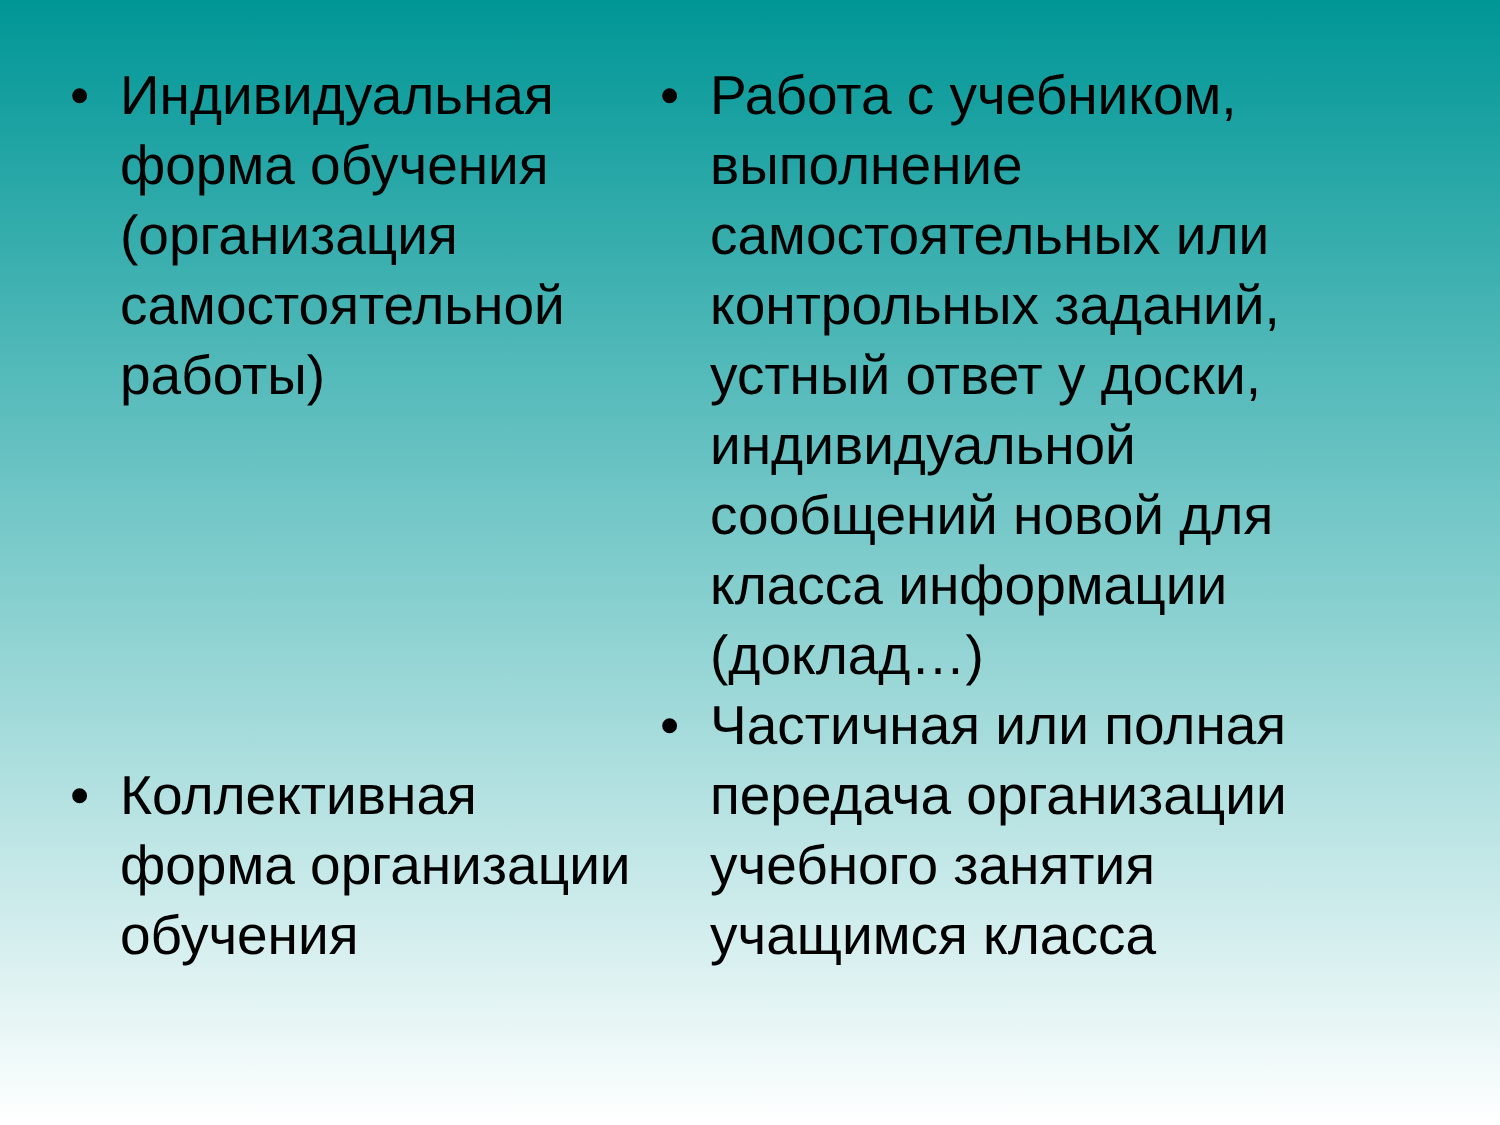• Индивидуальная форма обучения (организация самостоятельной работы)
• Коллективная форма организации обучения
• Работа с учебником, выполнение самостоятельных или контрольных заданий, устный ответ у доски, индивидуальной сообщений новой для класса информации (доклад…)
• Частичная или полная передача организации учебного занятия учащимся класса